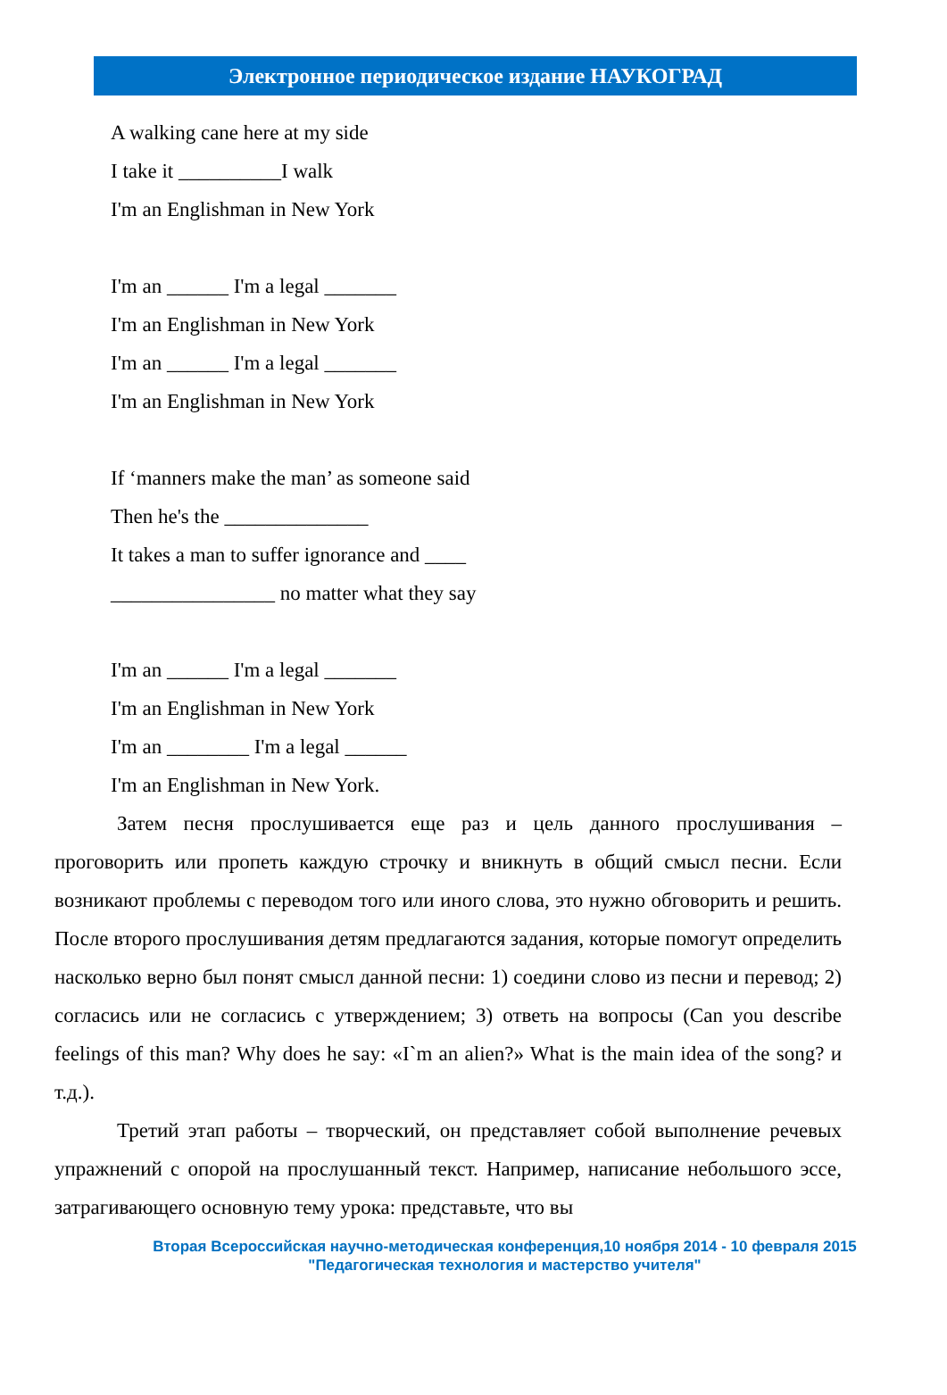Электронное периодическое издание НАУКОГРАД
A walking cane here at my side
I take it __________I walk
I'm an Englishman in New York
I'm an ______ I'm a legal _______
I'm an Englishman in New York
I'm an ______ I'm a legal _______
I'm an Englishman in New York
If ‘manners make the man’ as someone said
Then he's the ______________
It takes a man to suffer ignorance and ____
________________ no matter what they say
I'm an ______ I'm a legal _______
I'm an Englishman in New York
I'm an ________ I'm a legal ______
I'm an Englishman in New York.
Затем песня прослушивается еще раз и цель данного прослушивания – проговорить или пропеть каждую строчку и вникнуть в общий смысл песни. Если возникают проблемы с переводом того или иного слова, это нужно обговорить и решить. После второго прослушивания детям предлагаются задания, которые помогут определить насколько верно был понят смысл данной песни: 1) соедини слово из песни и перевод; 2) согласись или не согласись с утверждением; 3) ответь на вопросы (Can you describe feelings of this man? Why does he say: «I`m an alien?» What is the main idea of the song? и т.д.).
Третий этап работы – творческий, он представляет собой выполнение речевых упражнений с опорой на прослушанный текст. Например, написание небольшого эссе, затрагивающего основную тему урока: представьте, что вы
Вторая Всероссийская научно-методическая конференция,10 ноября 2014 - 10 февраля 2015
"Педагогическая технология и мастерство учителя"